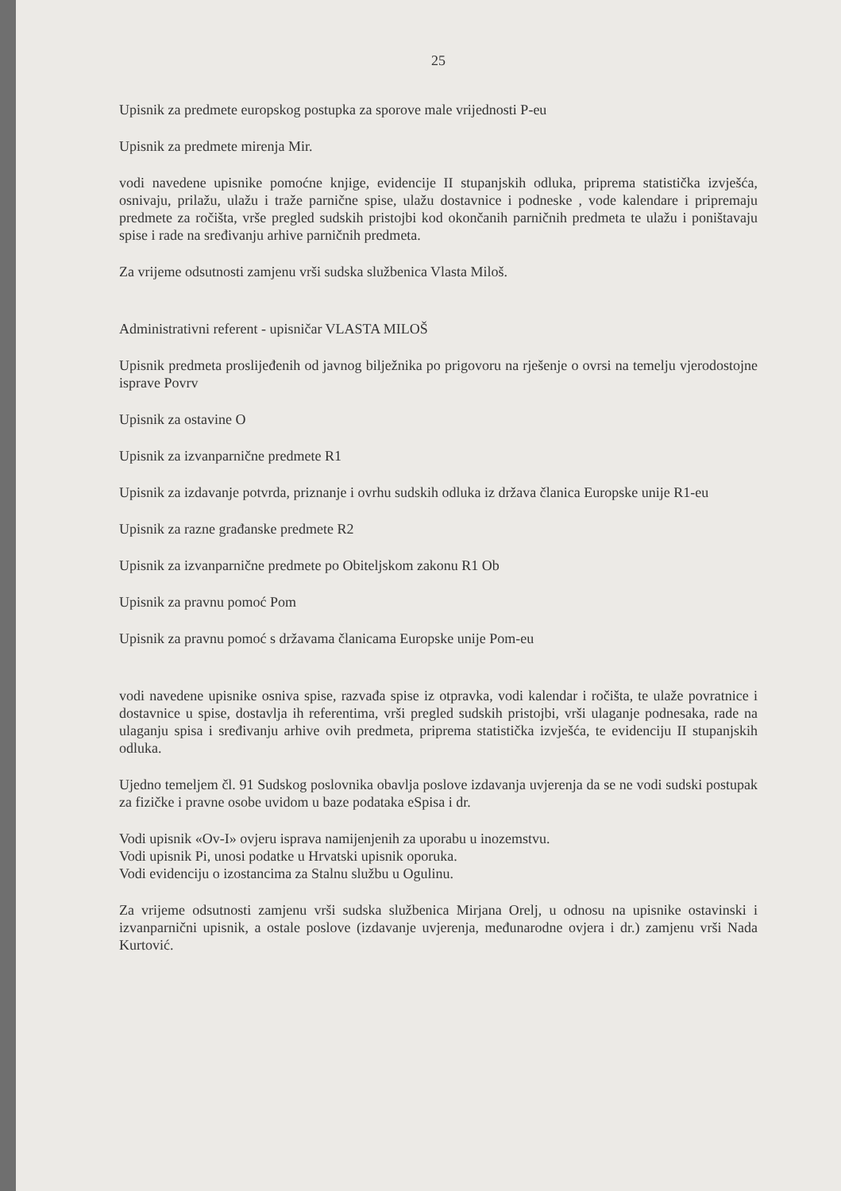25
Upisnik za predmete europskog postupka za sporove male vrijednosti P-eu
Upisnik za predmete mirenja Mir.
vodi navedene upisnike pomoćne knjige, evidencije II stupanjskih odluka, priprema statistička izvješća, osnivaju, prilažu, ulažu i traže parnične spise, ulažu dostavnice i podneske , vode kalendare i pripremaju predmete za ročišta, vrše pregled sudskih pristojbi kod okončanih parničnih predmeta te ulažu i poništavaju spise i rade na sređivanju arhive parničnih predmeta.
Za vrijeme odsutnosti zamjenu vrši sudska službenica Vlasta Miloš.
Administrativni referent - upisničar VLASTA MILOŠ
Upisnik predmeta proslijeđenih od javnog bilježnika po prigovoru na rješenje o ovrsi na temelju vjerodostojne isprave Povrv
Upisnik za ostavine O
Upisnik za izvanparnične predmete R1
Upisnik za izdavanje potvrda, priznanje i ovrhu sudskih odluka iz država članica Europske unije R1-eu
Upisnik za razne građanske predmete R2
Upisnik za izvanparnične predmete po Obiteljskom zakonu R1 Ob
Upisnik za pravnu pomoć Pom
Upisnik za pravnu pomoć s državama članicama Europske unije Pom-eu
vodi navedene upisnike osniva spise, razvađa spise iz otpravka, vodi kalendar i ročišta, te ulaže povratnice i dostavnice u spise, dostavlja ih referentima, vrši pregled sudskih pristojbi, vrši ulaganje podnesaka, rade na ulaganju spisa i sređivanju arhive ovih predmeta, priprema statistička izvješća, te evidenciju II stupanjskih odluka.
Ujedno temeljem čl. 91 Sudskog poslovnika obavlja poslove izdavanja uvjerenja da se ne vodi sudski postupak za fizičke i pravne osobe uvidom u baze podataka eSpisa i dr.
Vodi upisnik «Ov-I» ovjeru isprava namijenjenih za uporabu u inozemstvu.
Vodi upisnik Pi, unosi podatke u Hrvatski upisnik oporuka.
Vodi evidenciju o izostancima za Stalnu službu u Ogulinu.
Za vrijeme odsutnosti zamjenu vrši sudska službenica Mirjana Orelj, u odnosu na upisnike ostavinski i izvanparnični upisnik, a ostale poslove (izdavanje uvjerenja, međunarodne ovjera i dr.) zamjenu vrši Nada Kurtović.